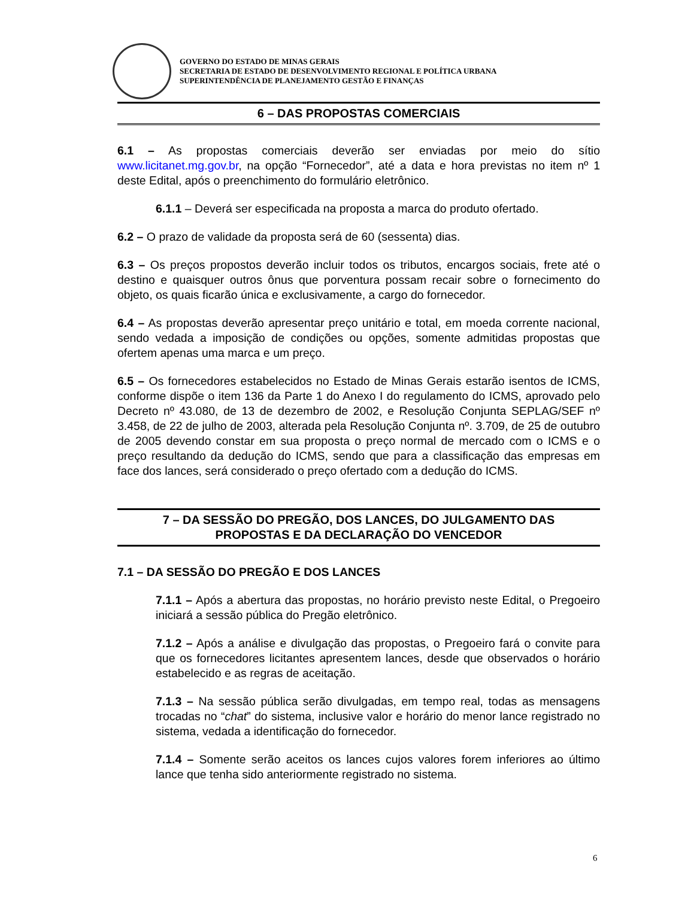GOVERNO DO ESTADO DE MINAS GERAIS
SECRETARIA DE ESTADO DE DESENVOLVIMENTO REGIONAL E POLÍTICA URBANA
SUPERINTENDÊNCIA DE PLANEJAMENTO GESTÃO E FINANÇAS
6 – DAS PROPOSTAS COMERCIAIS
6.1 – As propostas comerciais deverão ser enviadas por meio do sítio www.licitanet.mg.gov.br, na opção “Fornecedor”, até a data e hora previstas no item nº 1 deste Edital, após o preenchimento do formulário eletrônico.
6.1.1 – Deverá ser especificada na proposta a marca do produto ofertado.
6.2 – O prazo de validade da proposta será de 60 (sessenta) dias.
6.3 – Os preços propostos deverão incluir todos os tributos, encargos sociais, frete até o destino e quaisquer outros ônus que porventura possam recair sobre o fornecimento do objeto, os quais ficarão única e exclusivamente, a cargo do fornecedor.
6.4 – As propostas deverão apresentar preço unitário e total, em moeda corrente nacional, sendo vedada a imposição de condições ou opções, somente admitidas propostas que ofertem apenas uma marca e um preço.
6.5 – Os fornecedores estabelecidos no Estado de Minas Gerais estarão isentos de ICMS, conforme dispõe o item 136 da Parte 1 do Anexo I do regulamento do ICMS, aprovado pelo Decreto nº 43.080, de 13 de dezembro de 2002, e Resolução Conjunta SEPLAG/SEF nº 3.458, de 22 de julho de 2003, alterada pela Resolução Conjunta nº. 3.709, de 25 de outubro de 2005 devendo constar em sua proposta o preço normal de mercado com o ICMS e o preço resultando da dedução do ICMS, sendo que para a classificação das empresas em face dos lances, será considerado o preço ofertado com a dedução do ICMS.
7 – DA SESSÃO DO PREGÃO, DOS LANCES, DO JULGAMENTO DAS
PROPOSTAS E DA DECLARAÇÃO DO VENCEDOR
7.1 – DA SESSÃO DO PREGÃO E DOS LANCES
7.1.1 – Após a abertura das propostas, no horário previsto neste Edital, o Pregoeiro iniciará a sessão pública do Pregão eletrônico.
7.1.2 – Após a análise e divulgação das propostas, o Pregoeiro fará o convite para que os fornecedores licitantes apresentem lances, desde que observados o horário estabelecido e as regras de aceitação.
7.1.3 – Na sessão pública serão divulgadas, em tempo real, todas as mensagens trocadas no “chat” do sistema, inclusive valor e horário do menor lance registrado no sistema, vedada a identificação do fornecedor.
7.1.4 – Somente serão aceitos os lances cujos valores forem inferiores ao último lance que tenha sido anteriormente registrado no sistema.
6